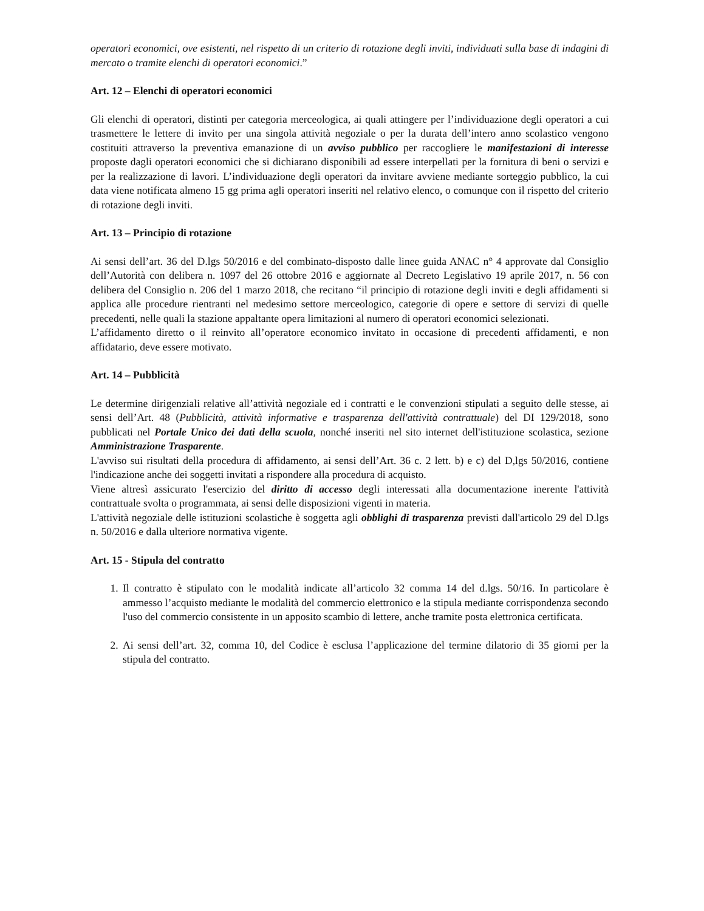operatori economici, ove esistenti, nel rispetto di un criterio di rotazione degli inviti, individuati sulla base di indagini di mercato o tramite elenchi di operatori economici.”
Art. 12 – Elenchi di operatori economici
Gli elenchi di operatori, distinti per categoria merceologica, ai quali attingere per l’individuazione degli operatori a cui trasmettere le lettere di invito per una singola attività negoziale o per la durata dell’intero anno scolastico vengono costituiti attraverso la preventiva emanazione di un avviso pubblico per raccogliere le manifestazioni di interesse proposte dagli operatori economici che si dichiarano disponibili ad essere interpellati per la fornitura di beni o servizi e per la realizzazione di lavori. L’individuazione degli operatori da invitare avviene mediante sorteggio pubblico, la cui data viene notificata almeno 15 gg prima agli operatori inseriti nel relativo elenco, o comunque con il rispetto del criterio di rotazione degli inviti.
Art. 13 – Principio di rotazione
Ai sensi dell’art. 36 del D.lgs 50/2016 e del combinato-disposto dalle linee guida ANAC n° 4 approvate dal Consiglio dell’Autorità con delibera n. 1097 del 26 ottobre 2016 e aggiornate al Decreto Legislativo 19 aprile 2017, n. 56 con delibera del Consiglio n. 206 del 1 marzo 2018, che recitano “il principio di rotazione degli inviti e degli affidamenti si applica alle procedure rientranti nel medesimo settore merceologico, categorie di opere e settore di servizi di quelle precedenti, nelle quali la stazione appaltante opera limitazioni al numero di operatori economici selezionati.
L’affidamento diretto o il reinvito all’operatore economico invitato in occasione di precedenti affidamenti, e non affidatario, deve essere motivato.
Art. 14 – Pubblicità
Le determine dirigenziali relative all’attività negoziale ed i contratti e le convenzioni stipulati a seguito delle stesse, ai sensi dell’Art. 48 (Pubblicità, attività informative e trasparenza dell'attività contrattuale) del DI 129/2018, sono pubblicati nel Portale Unico dei dati della scuola, nonché inseriti nel sito internet dell'istituzione scolastica, sezione Amministrazione Trasparente.
L'avviso sui risultati della procedura di affidamento, ai sensi dell’Art. 36 c. 2 lett. b) e c) del D,lgs 50/2016, contiene l'indicazione anche dei soggetti invitati a rispondere alla procedura di acquisto.
Viene altresì assicurato l'esercizio del diritto di accesso degli interessati alla documentazione inerente l'attività contrattuale svolta o programmata, ai sensi delle disposizioni vigenti in materia.
L'attività negoziale delle istituzioni scolastiche è soggetta agli obblighi di trasparenza previsti dall'articolo 29 del D.lgs n. 50/2016 e dalla ulteriore normativa vigente.
Art. 15 - Stipula del contratto
1. Il contratto è stipulato con le modalità indicate all’articolo 32 comma 14 del d.lgs. 50/16. In particolare è ammesso l’acquisto mediante le modalità del commercio elettronico e la stipula mediante corrispondenza secondo l'uso del commercio consistente in un apposito scambio di lettere, anche tramite posta elettronica certificata.
2. Ai sensi dell’art. 32, comma 10, del Codice è esclusa l’applicazione del termine dilatorio di 35 giorni per la stipula del contratto.